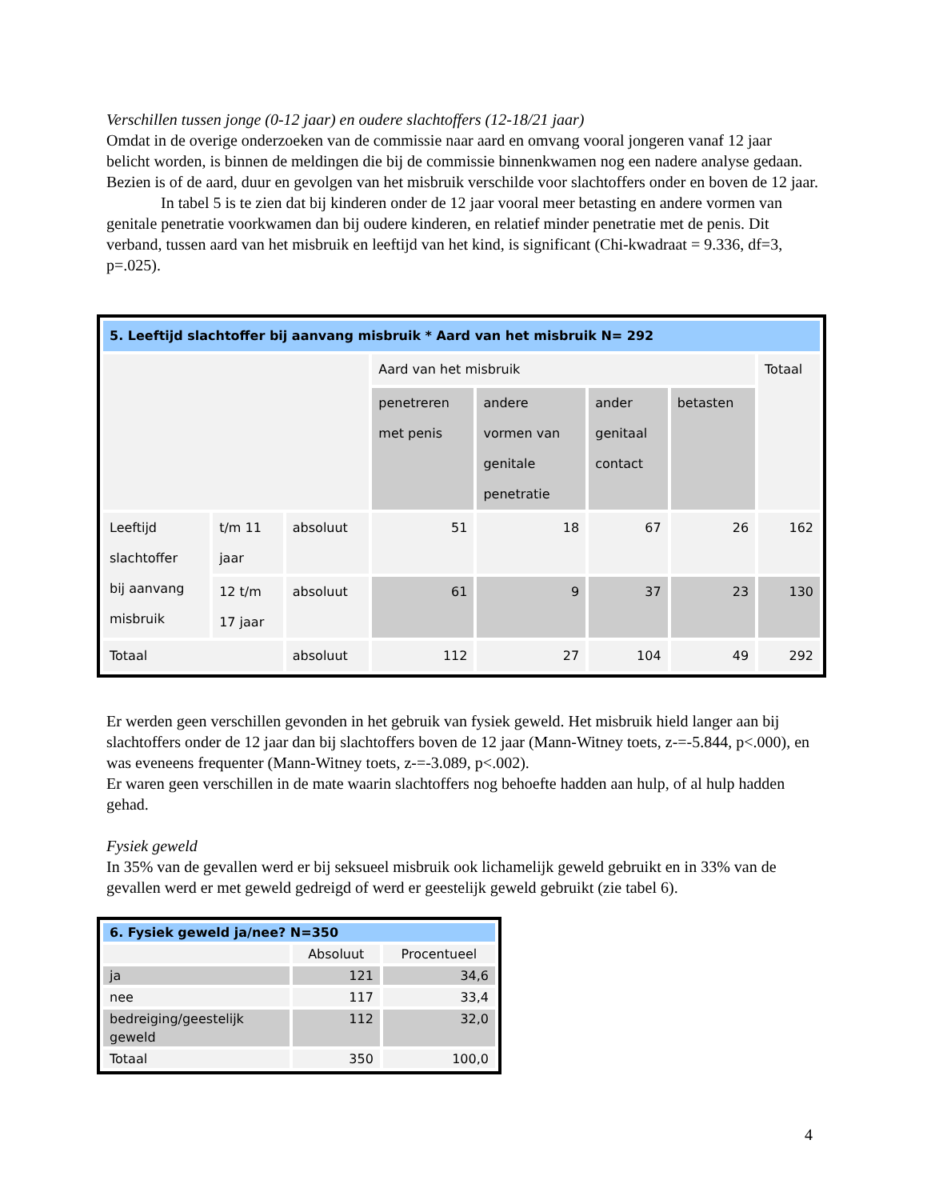Verschillen tussen jonge (0-12 jaar) en oudere slachtoffers (12-18/21 jaar)
Omdat in de overige onderzoeken van de commissie naar aard en omvang vooral jongeren vanaf 12 jaar belicht worden, is binnen de meldingen die bij de commissie binnenkwamen nog een nadere analyse gedaan. Bezien is of de aard, duur en gevolgen van het misbruik verschilde voor slachtoffers onder en boven de 12 jaar.
In tabel 5 is te zien dat bij kinderen onder de 12 jaar vooral meer betasting en andere vormen van genitale penetratie voorkwamen dan bij oudere kinderen, en relatief minder penetratie met de penis. Dit verband, tussen aard van het misbruik en leeftijd van het kind, is significant (Chi-kwadraat = 9.336, df=3, p=.025).
| 5. Leeftijd slachtoffer bij aanvang misbruik * Aard van het misbruik N= 292 | | | | | | | |
| | | | Aard van het misbruik | | | | Totaal |
| | | | penetreren met penis | andere vormen van genitale penetratie | ander genitaal contact | betasten | |
| Leeftijd slachtoffer bij aanvang misbruik | t/m 11 jaar | absoluut | 51 | 18 | 67 | 26 | 162 |
| | 12 t/m 17 jaar | absoluut | 61 | 9 | 37 | 23 | 130 |
| Totaal | | absoluut | 112 | 27 | 104 | 49 | 292 |
Er werden geen verschillen gevonden in het gebruik van fysiek geweld. Het misbruik hield langer aan bij slachtoffers onder de 12 jaar dan bij slachtoffers boven de 12 jaar (Mann-Witney toets, z-=-5.844, p<.000), en was eveneens frequenter (Mann-Witney toets, z-=-3.089, p<.002).
Er waren geen verschillen in de mate waarin slachtoffers nog behoefte hadden aan hulp, of al hulp hadden gehad.
Fysiek geweld
In 35% van de gevallen werd er bij seksueel misbruik ook lichamelijk geweld gebruikt en in 33% van de gevallen werd er met geweld gedreigd of werd er geestelijk geweld gebruikt (zie tabel 6).
| 6. Fysiek geweld ja/nee? N=350 | | |
| | Absoluut | Procentueel |
| ja | 121 | 34,6 |
| nee | 117 | 33,4 |
| bedreiging/geestelijk geweld | 112 | 32,0 |
| Totaal | 350 | 100,0 |
4